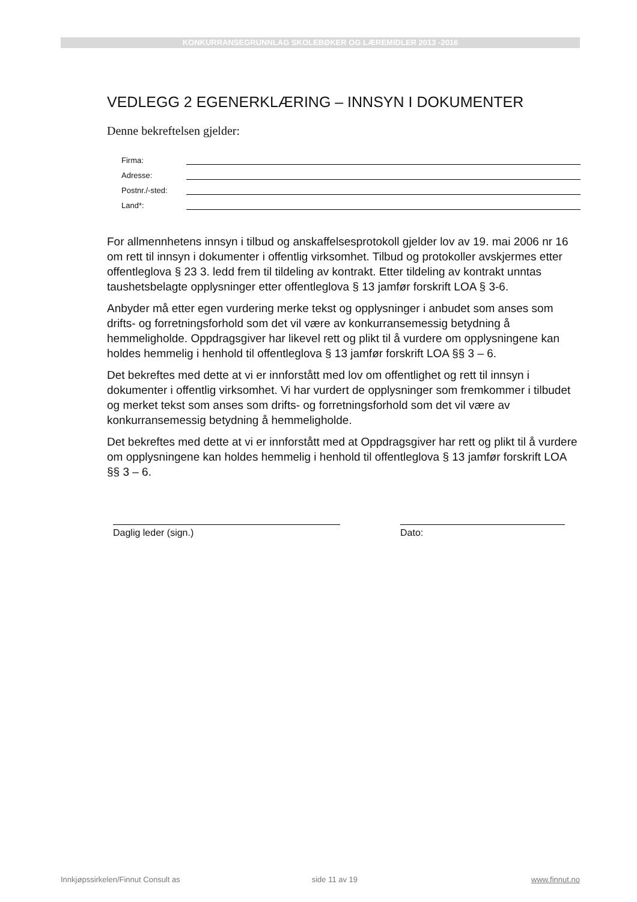KONKURRANSEGRUNNLAG SKOLEBØKER OG LÆREMIDLER 2013 -2016
VEDLEGG 2 EGENERKLÆRING – INNSYN I DOKUMENTER
Denne bekreftelsen gjelder:
Firma:
Adresse:
Postnr./-sted:
Land*:
For allmennhetens innsyn i tilbud og anskaffelsesprotokoll gjelder lov av 19. mai 2006 nr 16 om rett til innsyn i dokumenter i offentlig virksomhet. Tilbud og protokoller avskjermes etter offentleglova § 23 3. ledd frem til tildeling av kontrakt. Etter tildeling av kontrakt unntas taushetsbelagte opplysninger etter offentleglova § 13 jamfør forskrift LOA § 3-6.
Anbyder må etter egen vurdering merke tekst og opplysninger i anbudet som anses som drifts- og forretningsforhold som det vil være av konkurransemessig betydning å hemmeligholde. Oppdragsgiver har likevel rett og plikt til å vurdere om opplysningene kan holdes hemmelig i henhold til offentleglova § 13 jamfør forskrift LOA §§ 3 – 6.
Det bekreftes med dette at vi er innforstått med lov om offentlighet og rett til innsyn i dokumenter i offentlig virksomhet. Vi har vurdert de opplysninger som fremkommer i tilbudet og merket tekst som anses som drifts- og forretningsforhold som det vil være av konkurransemessig betydning å hemmeligholde.
Det bekreftes med dette at vi er innforstått med at Oppdragsgiver har rett og plikt til å vurdere om opplysningene kan holdes hemmelig i henhold til offentleglova § 13 jamfør forskrift LOA §§ 3 – 6.
Daglig leder (sign.) Dato:
Innkjøpssirkelen/Finnut Consult as side 11 av 19 www.finnut.no